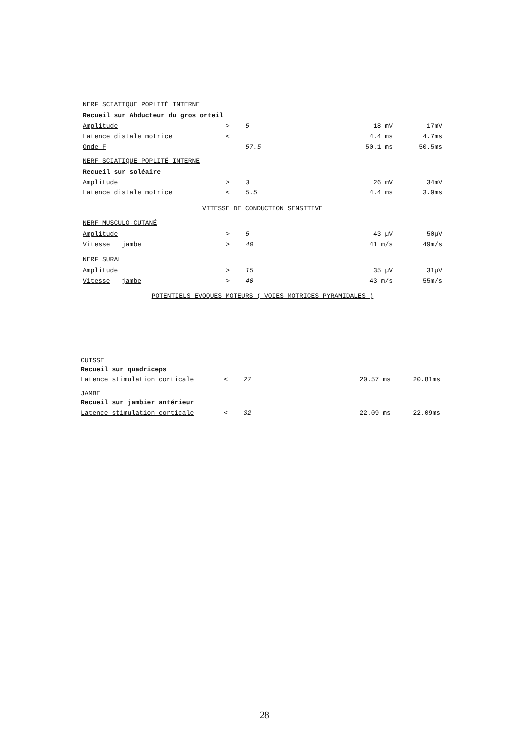NERF SCIATIQUE POPLITÉ INTERNE
| Recueil sur Abducteur du gros orteil | | | | |
| Amplitude | > | 5 | 18 mV | 17mV |
| Latence distale motrice | < | | 4.4 ms | 4.7ms |
| Onde F | | 57.5 | 50.1 ms | 50.5ms |
NERF SCIATIQUE POPLITÉ INTERNE
| Recueil sur soléaire | | | | |
| Amplitude | > | 3 | 26 mV | 34mV |
| Latence distale motrice | < | 5.5 | 4.4 ms | 3.9ms |
VITESSE DE CONDUCTION SENSITIVE
NERF MUSCULO-CUTANÉ
| Amplitude | > | 5 | 43 µV | 50µV |
| Vitesse jambe | > | 40 | 41 m/s | 49m/s |
NERF SURAL
| Amplitude | > | 15 | 35 µV | 31µV |
| Vitesse jambe | > | 40 | 43 m/s | 55m/s |
POTENTIELS EVOQUES MOTEURS ( VOIES MOTRICES PYRAMIDALES )
CUISSE
| Recueil sur quadriceps | | | | |
| Latence stimulation corticale | < | 27 | 20.57 ms | 20.81ms |
JAMBE
| Recueil sur jambier antérieur | | | | |
| Latence stimulation corticale | < | 32 | 22.09 ms | 22.09ms |
28